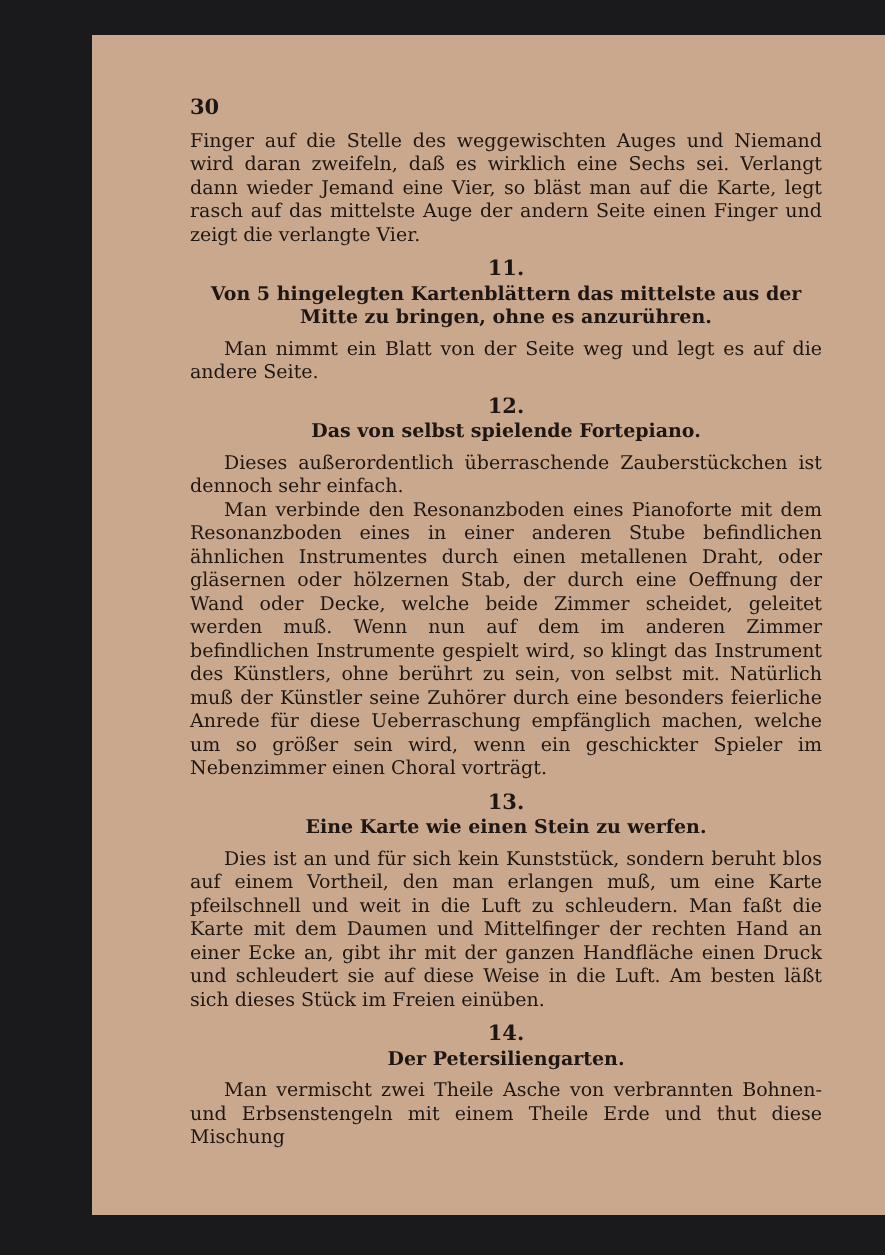30
Finger auf die Stelle des weggewischten Auges und Niemand wird daran zweifeln, daß es wirklich eine Sechs sei. Verlangt dann wieder Jemand eine Vier, so bläst man auf die Karte, legt rasch auf das mittelste Auge der andern Seite einen Finger und zeigt die verlangte Vier.
11.
Von 5 hingelegten Kartenblättern das mittelste aus der Mitte zu bringen, ohne es anzurühren.
Man nimmt ein Blatt von der Seite weg und legt es auf die andere Seite.
12.
Das von selbst spielende Fortepiano.
Dieses außerordentlich überraschende Zauberstückchen ist dennoch sehr einfach.
Man verbinde den Resonanzboden eines Pianoforte mit dem Resonanzboden eines in einer anderen Stube befindlichen ähnlichen Instrumentes durch einen metallenen Draht, oder gläsernen oder hölzernen Stab, der durch eine Oeffnung der Wand oder Decke, welche beide Zimmer scheidet, geleitet werden muß. Wenn nun auf dem im anderen Zimmer befindlichen Instrumente gespielt wird, so klingt das Instrument des Künstlers, ohne berührt zu sein, von selbst mit. Natürlich muß der Künstler seine Zuhörer durch eine besonders feierliche Anrede für diese Ueberraschung empfänglich machen, welche um so größer sein wird, wenn ein geschickter Spieler im Nebenzimmer einen Choral vorträgt.
13.
Eine Karte wie einen Stein zu werfen.
Dies ist an und für sich kein Kunststück, sondern beruht blos auf einem Vortheil, den man erlangen muß, um eine Karte pfeilschnell und weit in die Luft zu schleudern. Man faßt die Karte mit dem Daumen und Mittelfinger der rechten Hand an einer Ecke an, gibt ihr mit der ganzen Handfläche einen Druck und schleudert sie auf diese Weise in die Luft. Am besten läßt sich dieses Stück im Freien einüben.
14.
Der Petersiliengarten.
Man vermischt zwei Theile Asche von verbrannten Bohnen- und Erbsenstengeln mit einem Theile Erde und thut diese Mischung